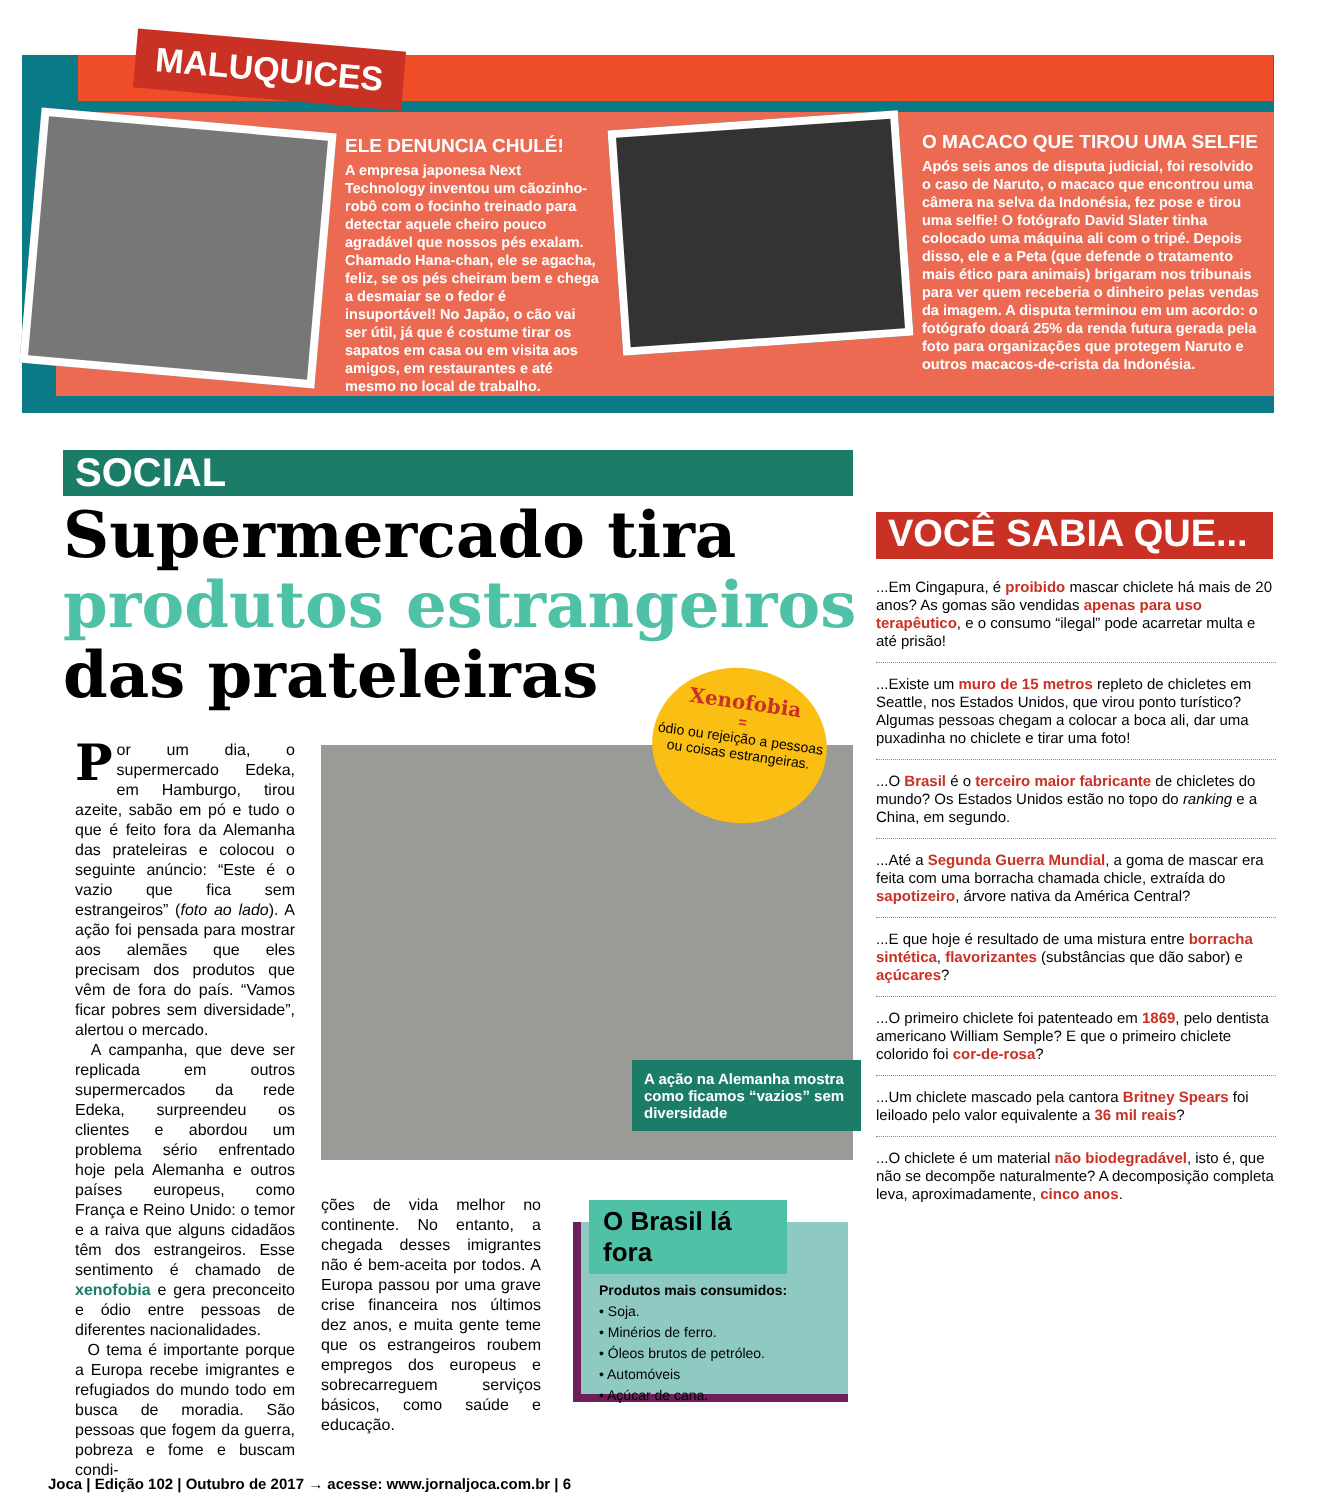MALUQUICES
ELE DENUNCIA CHULÉ!
A empresa japonesa Next Technology inventou um cãozinho-robô com o focinho treinado para detectar aquele cheiro pouco agradável que nossos pés exalam. Chamado Hana-chan, ele se agacha, feliz, se os pés cheiram bem e chega a desmaiar se o fedor é insuportável! No Japão, o cão vai ser útil, já que é costume tirar os sapatos em casa ou em visita aos amigos, em restaurantes e até mesmo no local de trabalho.
O MACACO QUE TIROU UMA SELFIE
Após seis anos de disputa judicial, foi resolvido o caso de Naruto, o macaco que encontrou uma câmera na selva da Indonésia, fez pose e tirou uma selfie! O fotógrafo David Slater tinha colocado uma máquina ali com o tripé. Depois disso, ele e a Peta (que defende o tratamento mais ético para animais) brigaram nos tribunais para ver quem receberia o dinheiro pelas vendas da imagem. A disputa terminou em um acordo: o fotógrafo doará 25% da renda futura gerada pela foto para organizações que protegem Naruto e outros macacos-de-crista da Indonésia.
SOCIAL
Supermercado tira
produtos estrangeiros
das prateleiras
Xenofobia
=
ódio ou rejeição a pessoas ou coisas estrangeiras.
A ação na Alemanha mostra como ficamos “vazios” sem diversidade
Por um dia, o supermercado Edeka, em Hamburgo, tirou azeite, sabão em pó e tudo o que é feito fora da Alemanha das prateleiras e colocou o seguinte anúncio: “Este é o vazio que fica sem estrangeiros” (foto ao lado). A ação foi pensada para mostrar aos alemães que eles precisam dos produtos que vêm de fora do país. “Vamos ficar pobres sem diversidade”, alertou o mercado.
A campanha, que deve ser replicada em outros supermercados da rede Edeka, surpreendeu os clientes e abordou um problema sério enfrentado hoje pela Alemanha e outros países europeus, como França e Reino Unido: o temor e a raiva que alguns cidadãos têm dos estrangeiros. Esse sentimento é chamado de xenofobia e gera preconceito e ódio entre pessoas de diferentes nacionalidades.
O tema é importante porque a Europa recebe imigrantes e refugiados do mundo todo em busca de moradia. São pessoas que fogem da guerra, pobreza e fome e buscam condi-
ções de vida melhor no continente. No entanto, a chegada desses imigrantes não é bem-aceita por todos. A Europa passou por uma grave crise financeira nos últimos dez anos, e muita gente teme que os estrangeiros roubem empregos dos europeus e sobrecarreguem serviços básicos, como saúde e educação.
O Brasil lá fora
Produtos mais consumidos:
• Soja.
• Minérios de ferro.
• Óleos brutos de petróleo.
• Automóveis
• Açúcar de cana.
VOCÊ SABIA QUE...
...Em Cingapura, é proibido mascar chiclete há mais de 20 anos? As gomas são vendidas apenas para uso terapêutico, e o consumo “ilegal” pode acarretar multa e até prisão!
...Existe um muro de 15 metros repleto de chicletes em Seattle, nos Estados Unidos, que virou ponto turístico? Algumas pessoas chegam a colocar a boca ali, dar uma puxadinha no chiclete e tirar uma foto!
...O Brasil é o terceiro maior fabricante de chicletes do mundo? Os Estados Unidos estão no topo do ranking e a China, em segundo.
...Até a Segunda Guerra Mundial, a goma de mascar era feita com uma borracha chamada chicle, extraída do sapotizeiro, árvore nativa da América Central?
...E que hoje é resultado de uma mistura entre borracha sintética, flavorizantes (substâncias que dão sabor) e açúcares?
...O primeiro chiclete foi patenteado em 1869, pelo dentista americano William Semple? E que o primeiro chiclete colorido foi cor-de-rosa?
...Um chiclete mascado pela cantora Britney Spears foi leiloado pelo valor equivalente a 36 mil reais?
...O chiclete é um material não biodegradável, isto é, que não se decompõe naturalmente? A decomposição completa leva, aproximadamente, cinco anos.
Joca | Edição 102 | Outubro de 2017 → acesse: www.jornaljoca.com.br | 6